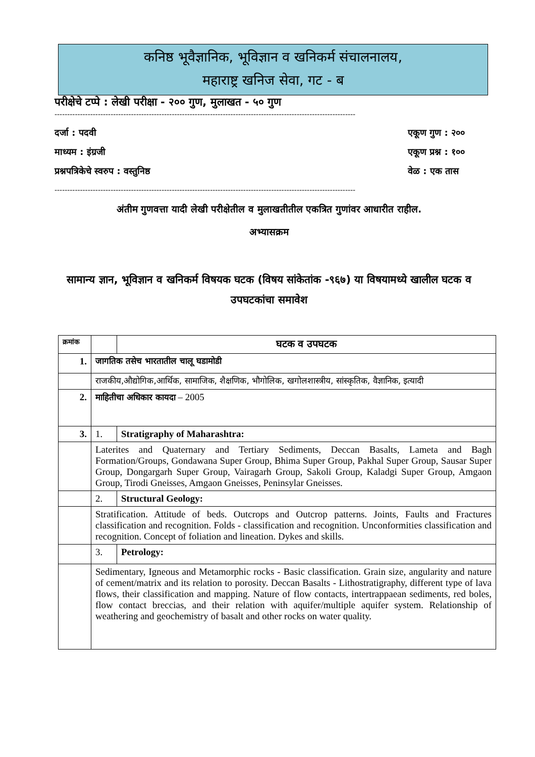कनिष्ठ भूवैज्ञानिक, भूविज्ञान व खनिकर्म संचालनालय,
महाराष्ट्र खनिज सेवा, गट - ब
परीक्षेचे टप्पे : लेखी परीक्षा - २०० गुण, मुलाखत - ५० गुण
----------------------------------------------------------------------------------------------------------------------
दर्जा : पदवी एकूण गुण : २००
माध्यम : इंग्रजी एकूण प्रश्न : १००
प्रश्नपत्रिकेचे स्वरुप : वस्तुनिष्ठ वेळ : एक तास
----------------------------------------------------------------------------------------------------------------------
अंतीम गुणवत्ता यादी लेखी परीक्षेतील व मुलाखतीतील एकत्रित गुणांवर आधारीत राहील.
अभ्यासक्रम
सामान्य ज्ञान, भूविज्ञान व खनिकर्म विषयक घटक (विषय सांकेतांक -९६७) या विषयामध्ये खालील घटक व उपघटकांचा समावेश
| क्रमांक | | घटक व उपघटक |
| 1. | जागतिक तसेच भारतातील चालू घडामोडी | |
| | राजकीय,औद्योगिक,आर्थिक, सामाजिक, शैक्षणिक, भौगोलिक, खगोलशास्त्रीय, सांस्कृतिक, वैज्ञानिक, इत्यादी | |
| 2. | माहितीचा अधिकार कायदा – 2005 | |
| 3. | 1. | Stratigraphy of Maharashtra: |
| | Laterites and Quaternary and Tertiary Sediments, Deccan Basalts, Lameta and Bagh Formation/Groups, Gondawana Super Group, Bhima Super Group, Pakhal Super Group, Sausar Super Group, Dongargarh Super Group, Vairagarh Group, Sakoli Group, Kaladgi Super Group, Amgaon Group, Tirodi Gneisses, Amgaon Gneisses, Peninsylar Gneisses. | |
| | 2. | Structural Geology: |
| | Stratification. Attitude of beds. Outcrops and Outcrop patterns. Joints, Faults and Fractures classification and recognition. Folds - classification and recognition. Unconformities classification and recognition. Concept of foliation and lineation. Dykes and skills. | |
| | 3. | Petrology: |
| | Sedimentary, Igneous and Metamorphic rocks - Basic classification. Grain size, angularity and nature of cement/matrix and its relation to porosity. Deccan Basalts - Lithostratigraphy, different type of lava flows, their classification and mapping. Nature of flow contacts, intertrappaean sediments, red boles, flow contact breccias, and their relation with aquifer/multiple aquifer system. Relationship of weathering and geochemistry of basalt and other rocks on water quality. | |